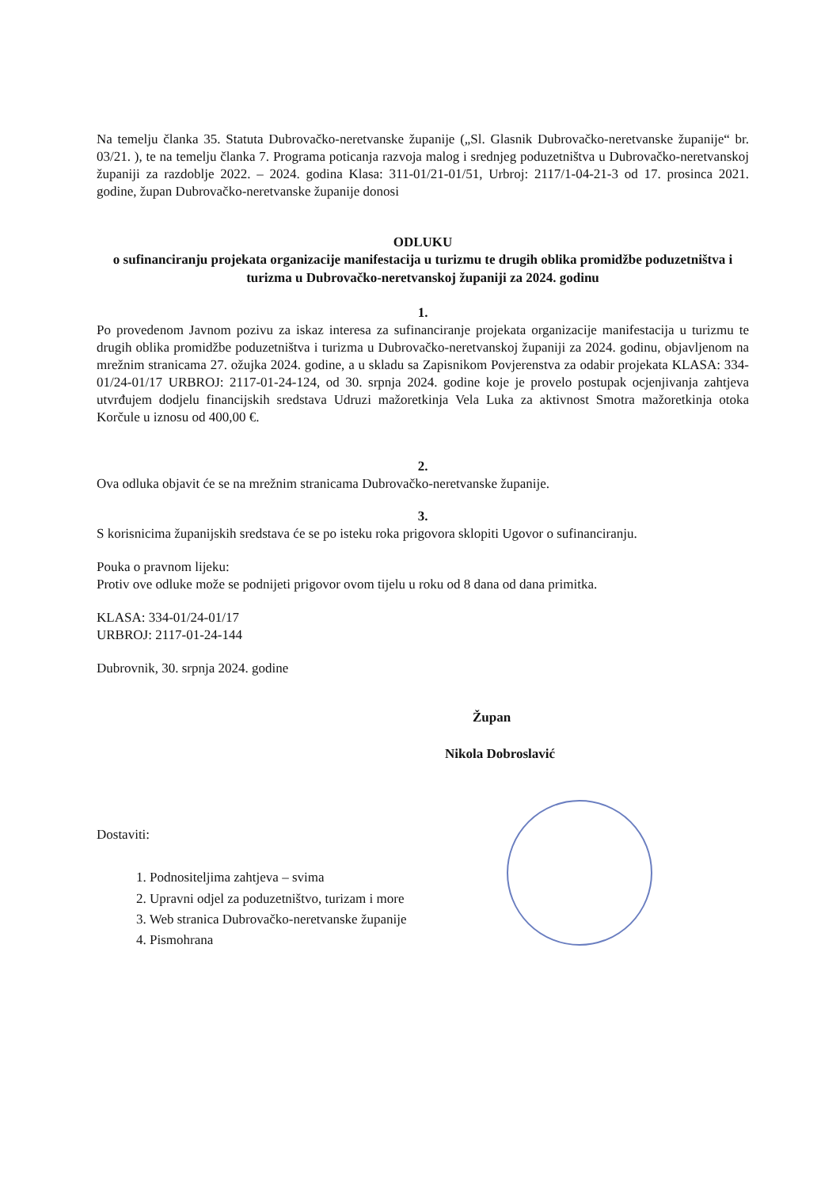Na temelju članka 35. Statuta Dubrovačko-neretvanske županije („Sl. Glasnik Dubrovačko-neretvanske županije“ br. 03/21. ), te na temelju članka 7. Programa poticanja razvoja malog i srednjeg poduzetništva u Dubrovačko-neretvanskoj županiji za razdoblje 2022. – 2024. godina Klasa: 311-01/21-01/51, Urbroj: 2117/1-04-21-3 od 17. prosinca 2021. godine, župan Dubrovačko-neretvanske županije donosi
ODLUKU
o sufinanciranju projekata organizacije manifestacija u turizmu te drugih oblika promidžbe poduzetništva i turizma u Dubrovačko-neretvanskoj županiji za 2024. godinu
1.
Po provedenom Javnom pozivu za iskaz interesa za sufinanciranje projekata organizacije manifestacija u turizmu te drugih oblika promidžbe poduzetništva i turizma u Dubrovačko-neretvanskoj županiji za 2024. godinu, objavljenom na mrežnim stranicama 27. ožujka 2024. godine, a u skladu sa Zapisnikom Povjerenstva za odabir projekata KLASA: 334-01/24-01/17 URBROJ: 2117-01-24-124, od 30. srpnja 2024. godine koje je provelo postupak ocjenjivanja zahtjeva utvrđujem dodjelu financijskih sredstava Udruzi mažoretkinja Vela Luka za aktivnost Smotra mažoretkinja otoka Korčule u iznosu od 400,00 €.
2.
Ova odluka objavit će se na mrežnim stranicama Dubrovačko-neretvanske županije.
3.
S korisnicima županijskih sredstava će se po isteku roka prigovora sklopiti Ugovor o sufinanciranju.
Pouka o pravnom lijeku:
Protiv ove odluke može se podnijeti prigovor ovom tijelu u roku od 8 dana od dana primitka.
KLASA: 334-01/24-01/17
URBROJ: 2117-01-24-144
Dubrovnik, 30. srpnja 2024. godine
Župan
Nikola Dobroslavić
Dostaviti:
1. Podnositeljima zahtjeva – svima
2. Upravni odjel za poduzetništvo, turizam i more
3. Web stranica Dubrovačko-neretvanske županije
4. Pismohrana